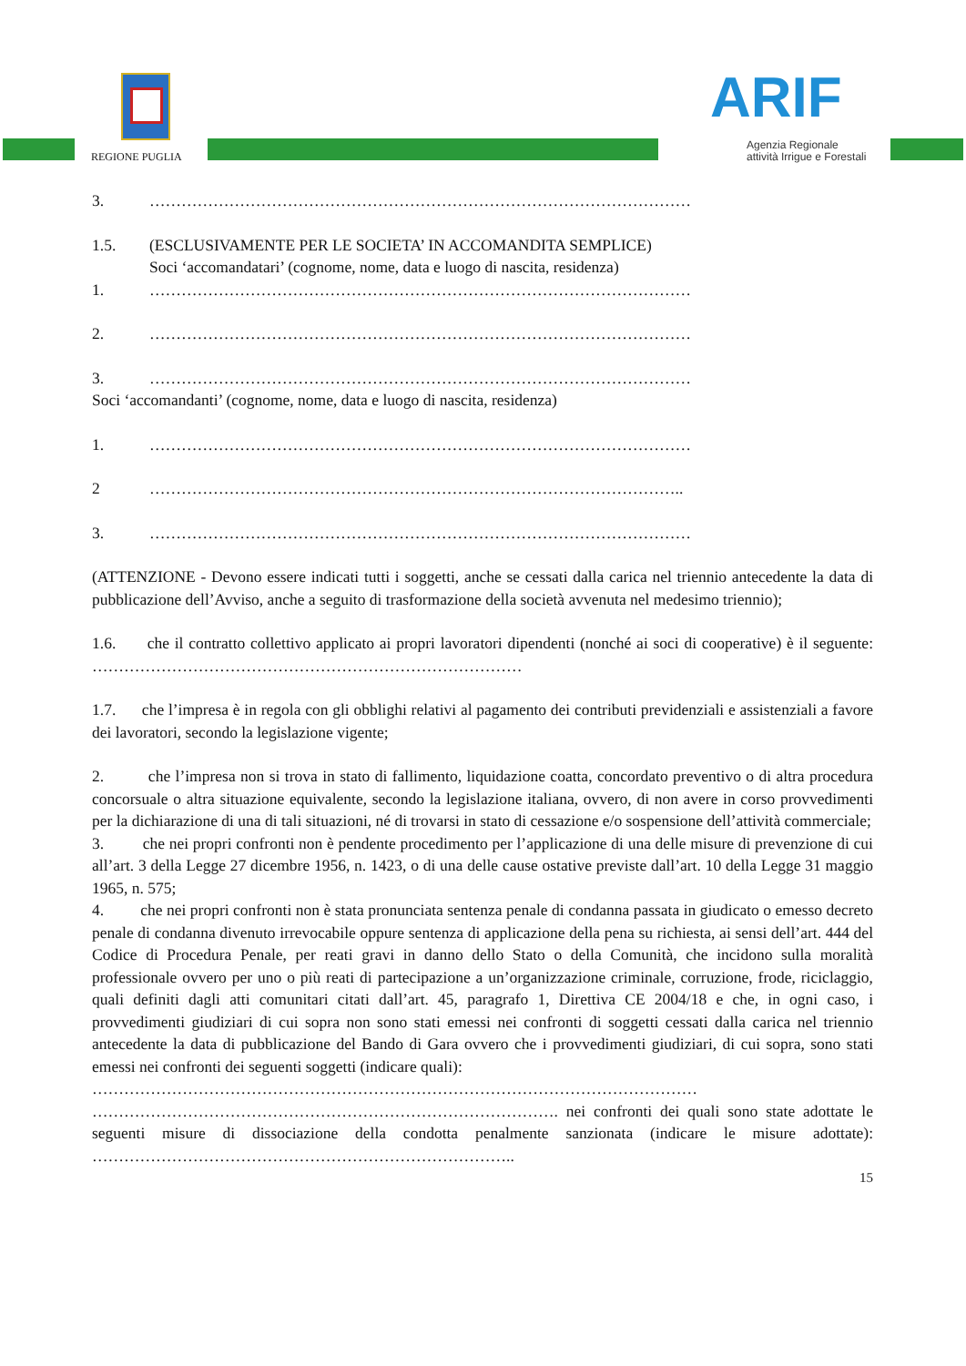REGIONE PUGLIA ARIF
Agenzia Regionale
attività Irrigue e Forestali
3. …………………………………………………………………………………………
1.5. (ESCLUSIVAMENTE PER LE SOCIETA’ IN ACCOMANDITA SEMPLICE)
Soci ‘accomandatari’ (cognome, nome, data e luogo di nascita, residenza)
1. …………………………………………………………………………………………
2. …………………………………………………………………………………………
3. …………………………………………………………………………………………
Soci ‘accomandanti’ (cognome, nome, data e luogo di nascita, residenza)
1. …………………………………………………………………………………………
2 ………………………………………………………………………………………..
3. …………………………………………………………………………………………
(ATTENZIONE - Devono essere indicati tutti i soggetti, anche se cessati dalla carica nel triennio antecedente la data di pubblicazione dell’Avviso, anche a seguito di trasformazione della società avvenuta nel medesimo triennio);
1.6. che il contratto collettivo applicato ai propri lavoratori dipendenti (nonché ai soci di cooperative) è il seguente: ………………………………………………………………………
1.7. che l’impresa è in regola con gli obblighi relativi al pagamento dei contributi previdenziali e assistenziali a favore dei lavoratori, secondo la legislazione vigente;
2. che l’impresa non si trova in stato di fallimento, liquidazione coatta, concordato preventivo o di altra procedura concorsuale o altra situazione equivalente, secondo la legislazione italiana, ovvero, di non avere in corso provvedimenti per la dichiarazione di una di tali situazioni, né di trovarsi in stato di cessazione e/o sospensione dell’attività commerciale;
3. che nei propri confronti non è pendente procedimento per l’applicazione di una delle misure di prevenzione di cui all’art. 3 della Legge 27 dicembre 1956, n. 1423, o di una delle cause ostative previste dall’art. 10 della Legge 31 maggio 1965, n. 575;
4. che nei propri confronti non è stata pronunciata sentenza penale di condanna passata in giudicato o emesso decreto penale di condanna divenuto irrevocabile oppure sentenza di applicazione della pena su richiesta, ai sensi dell’art. 444 del Codice di Procedura Penale, per reati gravi in danno dello Stato o della Comunità, che incidono sulla moralità professionale ovvero per uno o più reati di partecipazione a un’organizzazione criminale, corruzione, frode, riciclaggio, quali definiti dagli atti comunitari citati dall’art. 45, paragrafo 1, Direttiva CE 2004/18 e che, in ogni caso, i provvedimenti giudiziari di cui sopra non sono stati emessi nei confronti di soggetti cessati dalla carica nel triennio antecedente la data di pubblicazione del Bando di Gara ovvero che i provvedimenti giudiziari, di cui sopra, sono stati emessi nei confronti dei seguenti soggetti (indicare quali):
……………………………………………………………………………………………………
……………………………………………………………………………. nei confronti dei quali sono state adottate le seguenti misure di dissociazione della condotta penalmente sanzionata (indicare le misure adottate): ……………………………………………………………………..
15